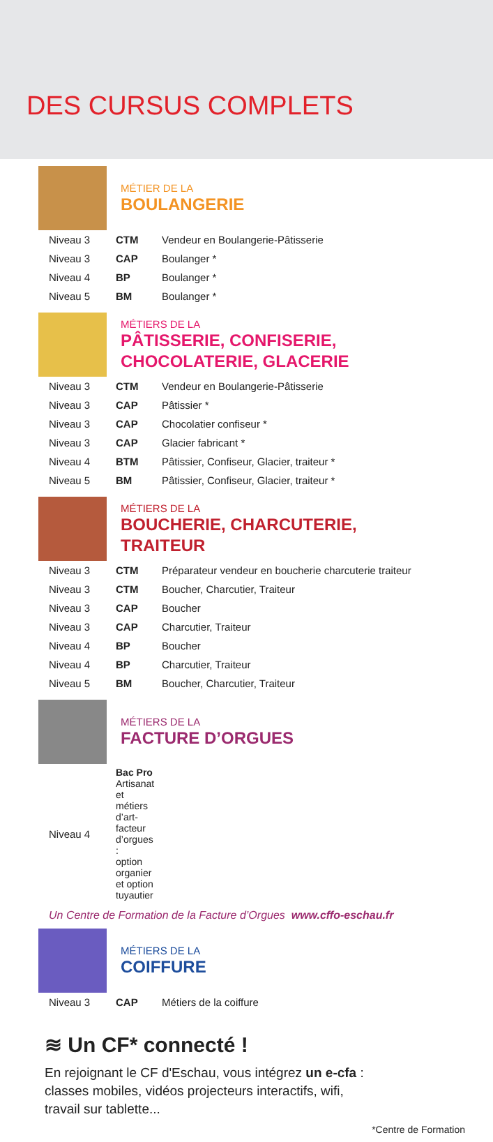DES CURSUS COMPLETS
MÉTIER DE LA
BOULANGERIE
| Niveau 3 | CTM | Vendeur en Boulangerie-Pâtisserie |
| Niveau 3 | CAP | Boulanger * |
| Niveau 4 | BP | Boulanger * |
| Niveau 5 | BM | Boulanger * |
MÉTIERS DE LA
PÂTISSERIE, CONFISERIE,
CHOCOLATERIE, GLACERIE
| Niveau 3 | CTM | Vendeur en Boulangerie-Pâtisserie |
| Niveau 3 | CAP | Pâtissier * |
| Niveau 3 | CAP | Chocolatier confiseur * |
| Niveau 3 | CAP | Glacier fabricant * |
| Niveau 4 | BTM | Pâtissier, Confiseur, Glacier, traiteur * |
| Niveau 5 | BM | Pâtissier, Confiseur, Glacier, traiteur * |
MÉTIERS DE LA
BOUCHERIE, CHARCUTERIE,
TRAITEUR
| Niveau 3 | CTM | Préparateur vendeur en boucherie charcuterie traiteur |
| Niveau 3 | CTM | Boucher, Charcutier, Traiteur |
| Niveau 3 | CAP | Boucher |
| Niveau 3 | CAP | Charcutier, Traiteur |
| Niveau 4 | BP | Boucher |
| Niveau 4 | BP | Charcutier, Traiteur |
| Niveau 5 | BM | Boucher, Charcutier, Traiteur |
MÉTIERS DE LA
FACTURE D’ORGUES
| Niveau 4 | Bac Pro Artisanat et métiers d’art-facteur d’orgues : option organier et option tuyautier |
Un Centre de Formation de la Facture d’Orgues www.cffo-eschau.fr
MÉTIERS DE LA
COIFFURE
| Niveau 3 | CAP | Métiers de la coiffure |
≋ Un CF* connecté !
En rejoignant le CF d'Eschau, vous intégrez un e-cfa :
classes mobiles, vidéos projecteurs interactifs, wifi,
travail sur tablette...
*Centre de Formation